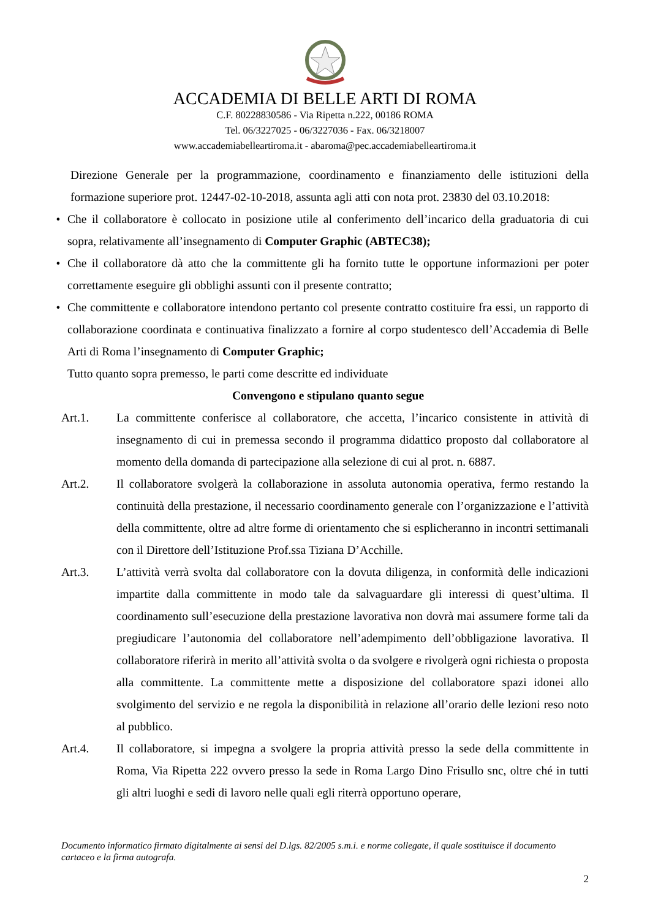ACCADEMIA DI BELLE ARTI DI ROMA
C.F. 80228830586 - Via Ripetta n.222, 00186 ROMA
Tel. 06/3227025 - 06/3227036 - Fax. 06/3218007
www.accademiabelleartiroma.it - abaroma@pec.accademiabelleartiroma.it
Direzione Generale per la programmazione, coordinamento e finanziamento delle istituzioni della formazione superiore prot. 12447-02-10-2018, assunta agli atti con nota prot. 23830 del 03.10.2018:
• Che il collaboratore è collocato in posizione utile al conferimento dell’incarico della graduatoria di cui sopra, relativamente all’insegnamento di Computer Graphic (ABTEC38);
• Che il collaboratore dà atto che la committente gli ha fornito tutte le opportune informazioni per poter correttamente eseguire gli obblighi assunti con il presente contratto;
• Che committente e collaboratore intendono pertanto col presente contratto costituire fra essi, un rapporto di collaborazione coordinata e continuativa finalizzato a fornire al corpo studentesco dell’Accademia di Belle Arti di Roma l’insegnamento di Computer Graphic;
Tutto quanto sopra premesso, le parti come descritte ed individuate
Convengono e stipulano quanto segue
Art.1. La committente conferisce al collaboratore, che accetta, l’incarico consistente in attività di insegnamento di cui in premessa secondo il programma didattico proposto dal collaboratore al momento della domanda di partecipazione alla selezione di cui al prot. n. 6887.
Art.2. Il collaboratore svolgerà la collaborazione in assoluta autonomia operativa, fermo restando la continuità della prestazione, il necessario coordinamento generale con l’organizzazione e l’attività della committente, oltre ad altre forme di orientamento che si esplicheranno in incontri settimanali con il Direttore dell’Istituzione Prof.ssa Tiziana D’Acchille.
Art.3. L’attività verrà svolta dal collaboratore con la dovuta diligenza, in conformità delle indicazioni impartite dalla committente in modo tale da salvaguardare gli interessi di quest’ultima. Il coordinamento sull’esecuzione della prestazione lavorativa non dovrà mai assumere forme tali da pregiudicare l’autonomia del collaboratore nell’adempimento dell’obbligazione lavorativa. Il collaboratore riferirà in merito all’attività svolta o da svolgere e rivolgerà ogni richiesta o proposta alla committente. La committente mette a disposizione del collaboratore spazi idonei allo svolgimento del servizio e ne regola la disponibilità in relazione all’orario delle lezioni reso noto al pubblico.
Art.4. Il collaboratore, si impegna a svolgere la propria attività presso la sede della committente in Roma, Via Ripetta 222 ovvero presso la sede in Roma Largo Dino Frisullo snc, oltre ché in tutti gli altri luoghi e sedi di lavoro nelle quali egli riterrà opportuno operare,
Documento informatico firmato digitalmente ai sensi del D.lgs. 82/2005 s.m.i. e norme collegate, il quale sostituisce il documento cartaceo e la firma autografa.
2